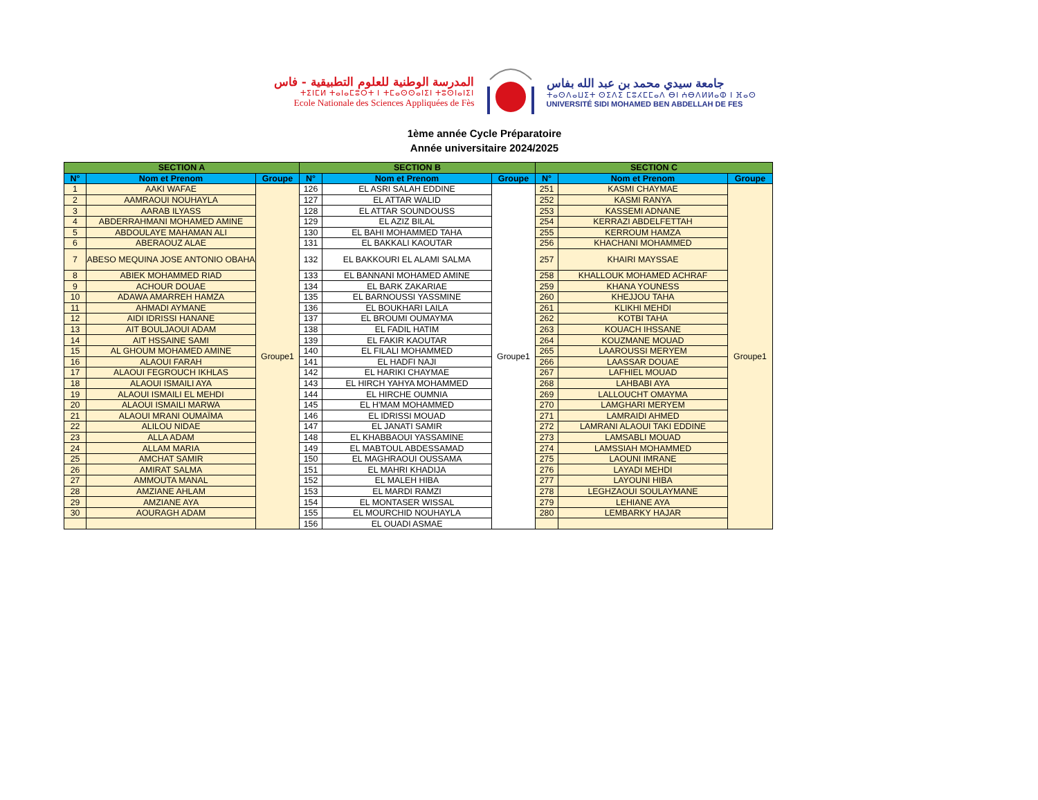المدرسة الوطنية للعلوم التطبيقية - فاس
ⵜⵉⵏⵎⵍ ⵜⴰⵏⴰⵎⵓⵔⵜ ⵏ ⵜⵎⴰⵙⵙⴰⵏⵉⵏ ⵜⵓⵙⵏⴰⵏⵉⵏ
Ecole Nationale des Sciences Appliquées de Fès
جامعة سيدي محمد بن عبد الله بفاس
ⵜⴰⵙⴷⴰⵡⵉⵜ ⵙⵉⴷⵉ ⵎⵓⵃⵎⵎⴰⴷ ⴱⵏ ⵄⴱⴷⵍⵍⴰⵀ ⵏ ⴼⴰⵙ
UNIVERSITÉ SIDI MOHAMED BEN ABDELLAH DE FES
1ème année Cycle Préparatoire
Année universitaire 2024/2025
| SECTION A | | | SECTION B | | | SECTION C | | |
| --- | --- | --- | --- | --- | --- | --- | --- | --- |
| N° | Nom et Prenom | Groupe | N° | Nom et Prenom | Groupe | N° | Nom et Prenom | Groupe |
| 1 | AAKI WAFAE | Groupe1 | 126 | EL ASRI SALAH EDDINE | Groupe1 | 251 | KASMI CHAYMAE | Groupe1 |
| 2 | AAMRAOUI NOUHAYLA | | 127 | EL ATTAR WALID | | 252 | KASMI RANYA | |
| 3 | AARAB ILYASS | | 128 | EL ATTAR SOUNDOUSS | | 253 | KASSEMI ADNANE | |
| 4 | ABDERRAHMANI MOHAMED AMINE | | 129 | EL AZIZ BILAL | | 254 | KERRAZI ABDELFETTAH | |
| 5 | ABDOULAYE MAHAMAN ALI | | 130 | EL BAHI MOHAMMED TAHA | | 255 | KERROUM HAMZA | |
| 6 | ABERAOUZ ALAE | | 131 | EL BAKKALI KAOUTAR | | 256 | KHACHANI MOHAMMED | |
| 7 | ABESO MEQUINA JOSE ANTONIO OBAHA | | 132 | EL BAKKOURI EL ALAMI SALMA | | 257 | KHAIRI MAYSSAE | |
| 8 | ABIEK MOHAMMED RIAD | | 133 | EL BANNANI MOHAMED AMINE | | 258 | KHALLOUK MOHAMED ACHRAF | |
| 9 | ACHOUR DOUAE | | 134 | EL BARK ZAKARIAE | | 259 | KHANA YOUNESS | |
| 10 | ADAWA AMARREH HAMZA | | 135 | EL BARNOUSSI YASSMINE | | 260 | KHEJJOU TAHA | |
| 11 | AHMADI AYMANE | | 136 | EL BOUKHARI LAILA | | 261 | KLIKHI MEHDI | |
| 12 | AIDI IDRISSI HANANE | | 137 | EL BROUMI OUMAYMA | | 262 | KOTBI TAHA | |
| 13 | AIT BOULJAOUI ADAM | | 138 | EL FADIL HATIM | | 263 | KOUACH IHSSANE | |
| 14 | AIT HSSAINE SAMI | | 139 | EL FAKIR KAOUTAR | | 264 | KOUZMANE MOUAD | |
| 15 | AL GHOUM MOHAMED AMINE | | 140 | EL FILALI MOHAMMED | | 265 | LAAROUSSI MERYEM | |
| 16 | ALAOUI FARAH | | 141 | EL HADFI NAJI | | 266 | LAASSAR DOUAE | |
| 17 | ALAOUI FEGROUCH IKHLAS | | 142 | EL HARIKI CHAYMAE | | 267 | LAFHIEL MOUAD | |
| 18 | ALAOUI ISMAILI AYA | | 143 | EL HIRCH YAHYA MOHAMMED | | 268 | LAHBABI AYA | |
| 19 | ALAOUI ISMAILI EL MEHDI | | 144 | EL HIRCHE OUMNIA | | 269 | LALLOUCHT OMAYMA | |
| 20 | ALAOUI ISMAILI MARWA | | 145 | EL H'MAM MOHAMMED | | 270 | LAMGHARI MERYEM | |
| 21 | ALAOUI MRANI OUMAÏMA | | 146 | EL IDRISSI MOUAD | | 271 | LAMRAIDI AHMED | |
| 22 | ALILOU NIDAE | | 147 | EL JANATI SAMIR | | 272 | LAMRANI ALAOUI TAKI EDDINE | |
| 23 | ALLA ADAM | | 148 | EL KHABBAOUI YASSAMINE | | 273 | LAMSABLI MOUAD | |
| 24 | ALLAM MARIA | | 149 | EL MABTOUL ABDESSAMAD | | 274 | LAMSSIAH MOHAMMED | |
| 25 | AMCHAT SAMIR | | 150 | EL MAGHRAOUI OUSSAMA | | 275 | LAOUNI IMRANE | |
| 26 | AMIRAT SALMA | | 151 | EL MAHRI KHADIJA | | 276 | LAYADI MEHDI | |
| 27 | AMMOUTA MANAL | | 152 | EL MALEH HIBA | | 277 | LAYOUNI HIBA | |
| 28 | AMZIANE AHLAM | | 153 | EL MARDI RAMZI | | 278 | LEGHZAOUI SOULAYMANE | |
| 29 | AMZIANE AYA | | 154 | EL MONTASER WISSAL | | 279 | LEHIANE AYA | |
| 30 | AOURAGH ADAM | | 155 | EL MOURCHID NOUHAYLA | | 280 | LEMBARKY HAJAR | |
| | | | 156 | EL OUADI ASMAE | | | | |